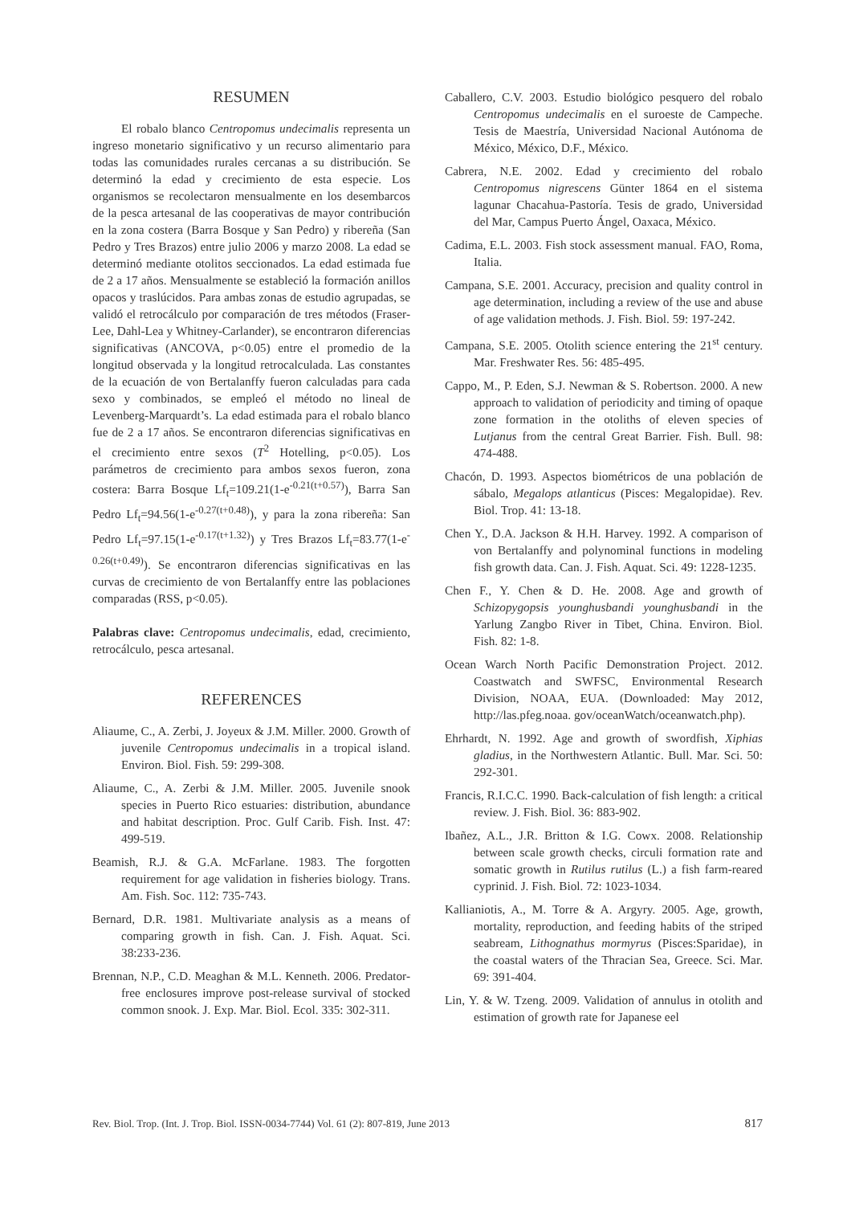RESUMEN
El robalo blanco Centropomus undecimalis representa un ingreso monetario significativo y un recurso alimentario para todas las comunidades rurales cercanas a su distribución. Se determinó la edad y crecimiento de esta especie. Los organismos se recolectaron mensualmente en los desembarcos de la pesca artesanal de las cooperativas de mayor contribución en la zona costera (Barra Bosque y San Pedro) y ribereña (San Pedro y Tres Brazos) entre julio 2006 y marzo 2008. La edad se determinó mediante otolitos seccionados. La edad estimada fue de 2 a 17 años. Mensualmente se estableció la formación anillos opacos y traslúcidos. Para ambas zonas de estudio agrupadas, se validó el retrocálculo por comparación de tres métodos (Fraser-Lee, Dahl-Lea y Whitney-Carlander), se encontraron diferencias significativas (ANCOVA, p<0.05) entre el promedio de la longitud observada y la longitud retrocalculada. Las constantes de la ecuación de von Bertalanffy fueron calculadas para cada sexo y combinados, se empleó el método no lineal de Levenberg-Marquardt’s. La edad estimada para el robalo blanco fue de 2 a 17 años. Se encontraron diferencias significativas en el crecimiento entre sexos (T<sup>2</sup> Hotelling, p<0.05). Los parámetros de crecimiento para ambos sexos fueron, zona costera: Barra Bosque Lf<sub>t</sub>=109.21(1-e<sup>-0.21(t+0.57)</sup>), Barra San Pedro Lf<sub>t</sub>=94.56(1-e<sup>-0.27(t+0.48)</sup>), y para la zona ribereña: San Pedro Lf<sub>t</sub>=97.15(1-e<sup>-0.17(t+1.32)</sup>) y Tres Brazos Lf<sub>t</sub>=83.77(1-e<sup>-0.26(t+0.49)</sup>). Se encontraron diferencias significativas en las curvas de crecimiento de von Bertalanffy entre las poblaciones comparadas (RSS, p<0.05).
Palabras clave: Centropomus undecimalis, edad, crecimiento, retrocálculo, pesca artesanal.
REFERENCES
Aliaume, C., A. Zerbi, J. Joyeux & J.M. Miller. 2000. Growth of juvenile Centropomus undecimalis in a tropical island. Environ. Biol. Fish. 59: 299-308.
Aliaume, C., A. Zerbi & J.M. Miller. 2005. Juvenile snook species in Puerto Rico estuaries: distribution, abundance and habitat description. Proc. Gulf Carib. Fish. Inst. 47: 499-519.
Beamish, R.J. & G.A. McFarlane. 1983. The forgotten requirement for age validation in fisheries biology. Trans. Am. Fish. Soc. 112: 735-743.
Bernard, D.R. 1981. Multivariate analysis as a means of comparing growth in fish. Can. J. Fish. Aquat. Sci. 38:233-236.
Brennan, N.P., C.D. Meaghan & M.L. Kenneth. 2006. Predator-free enclosures improve post-release survival of stocked common snook. J. Exp. Mar. Biol. Ecol. 335: 302-311.
Caballero, C.V. 2003. Estudio biológico pesquero del robalo Centropomus undecimalis en el suroeste de Campeche. Tesis de Maestría, Universidad Nacional Autónoma de México, México, D.F., México.
Cabrera, N.E. 2002. Edad y crecimiento del robalo Centropomus nigrescens Günter 1864 en el sistema lagunar Chacahua-Pastoría. Tesis de grado, Universidad del Mar, Campus Puerto Ángel, Oaxaca, México.
Cadima, E.L. 2003. Fish stock assessment manual. FAO, Roma, Italia.
Campana, S.E. 2001. Accuracy, precision and quality control in age determination, including a review of the use and abuse of age validation methods. J. Fish. Biol. 59: 197-242.
Campana, S.E. 2005. Otolith science entering the 21<sup>st</sup> century. Mar. Freshwater Res. 56: 485-495.
Cappo, M., P. Eden, S.J. Newman & S. Robertson. 2000. A new approach to validation of periodicity and timing of opaque zone formation in the otoliths of eleven species of Lutjanus from the central Great Barrier. Fish. Bull. 98: 474-488.
Chacón, D. 1993. Aspectos biométricos de una población de sábalo, Megalops atlanticus (Pisces: Megalopidae). Rev. Biol. Trop. 41: 13-18.
Chen Y., D.A. Jackson & H.H. Harvey. 1992. A comparison of von Bertalanffy and polynominal functions in modeling fish growth data. Can. J. Fish. Aquat. Sci. 49: 1228-1235.
Chen F., Y. Chen & D. He. 2008. Age and growth of Schizopygopsis younghusbandi younghusbandi in the Yarlung Zangbo River in Tibet, China. Environ. Biol. Fish. 82: 1-8.
Ocean Warch North Pacific Demonstration Project. 2012. Coastwatch and SWFSC, Environmental Research Division, NOAA, EUA. (Downloaded: May 2012, http://las.pfeg.noaa. gov/oceanWatch/oceanwatch.php).
Ehrhardt, N. 1992. Age and growth of swordfish, Xiphias gladius, in the Northwestern Atlantic. Bull. Mar. Sci. 50: 292-301.
Francis, R.I.C.C. 1990. Back-calculation of fish length: a critical review. J. Fish. Biol. 36: 883-902.
Ibañez, A.L., J.R. Britton & I.G. Cowx. 2008. Relationship between scale growth checks, circuli formation rate and somatic growth in Rutilus rutilus (L.) a fish farm-reared cyprinid. J. Fish. Biol. 72: 1023-1034.
Kallianiotis, A., M. Torre & A. Argyry. 2005. Age, growth, mortality, reproduction, and feeding habits of the striped seabream, Lithognathus mormyrus (Pisces:Sparidae), in the coastal waters of the Thracian Sea, Greece. Sci. Mar. 69: 391-404.
Lin, Y. & W. Tzeng. 2009. Validation of annulus in otolith and estimation of growth rate for Japanese eel
Rev. Biol. Trop. (Int. J. Trop. Biol. ISSN-0034-7744) Vol. 61 (2): 807-819, June 2013 817